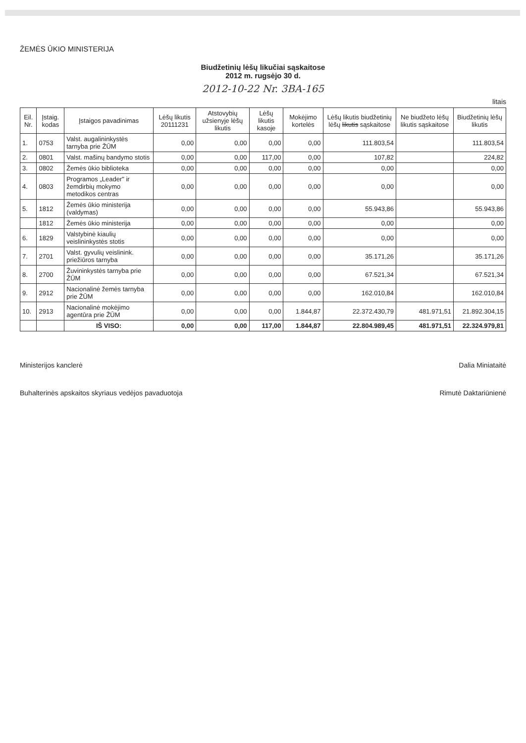ŽEMĖS ŪKIO MINISTERIJA
Biudžetinių lėšų likučiai sąskaitose
2012 m. rugsėjo 30 d.
2012-10-22 Nr. 3BA-165
litais
| Eil. Nr. | Įstaig. kodas | Įstaigos pavadinimas | Lėšų likutis 20111231 | Atstovybių užsienyje lėšų likutis | Lėšų likutis kasoje | Mokėjimo kortelės | Lėšų likutis biudžetinių lėšų likutis sąskaitose | Ne biudžeto lėšų likutis sąskaitose | Biudžetinių lėšų likutis |
| --- | --- | --- | --- | --- | --- | --- | --- | --- | --- |
| 1. | 0753 | Valst. augalininkystės tarnyba prie ŽŪM | 0,00 | 0,00 | 0,00 | 0,00 | 111.803,54 | | 111.803,54 |
| 2. | 0801 | Valst. mašinų bandymo stotis | 0,00 | 0,00 | 117,00 | 0,00 | 107,82 | | 224,82 |
| 3. | 0802 | Žemės ūkio biblioteka | 0,00 | 0,00 | 0,00 | 0,00 | 0,00 | | 0,00 |
| 4. | 0803 | Programos „Leader" ir žemdirbių mokymo metodikos centras | 0,00 | 0,00 | 0,00 | 0,00 | 0,00 | | 0,00 |
| 5. | 1812 | Žemės ūkio ministerija (valdymas) | 0,00 | 0,00 | 0,00 | 0,00 | 55.943,86 | | 55.943,86 |
| | 1812 | Žemės ūkio ministerija | 0,00 | 0,00 | 0,00 | 0,00 | 0,00 | | 0,00 |
| 6. | 1829 | Valstybinė kiaulių veislininkystės stotis | 0,00 | 0,00 | 0,00 | 0,00 | 0,00 | | 0,00 |
| 7. | 2701 | Valst. gyvulių veislinink. priežiūros tarnyba | 0,00 | 0,00 | 0,00 | 0,00 | 35.171,26 | | 35.171,26 |
| 8. | 2700 | Žuvininkystės tarnyba prie ŽŪM | 0,00 | 0,00 | 0,00 | 0,00 | 67.521,34 | | 67.521,34 |
| 9. | 2912 | Nacionalinė žemės tarnyba prie ŽŪM | 0,00 | 0,00 | 0,00 | 0,00 | 162.010,84 | | 162.010,84 |
| 10. | 2913 | Nacionalinė mokėjimo agentūra prie ŽŪM | 0,00 | 0,00 | 0,00 | 1.844,87 | 22.372.430,79 | 481.971,51 | 21.892.304,15 |
| | | IŠ VISO: | 0,00 | 0,00 | 117,00 | 1.844,87 | 22.804.989,45 | 481.971,51 | 22.324.979,81 |
Ministerijos kanclerė Dalia Miniataitė
Buhalterinės apskaitos skyriaus vedėjos pavaduotoja Rimutė Daktariūnienė